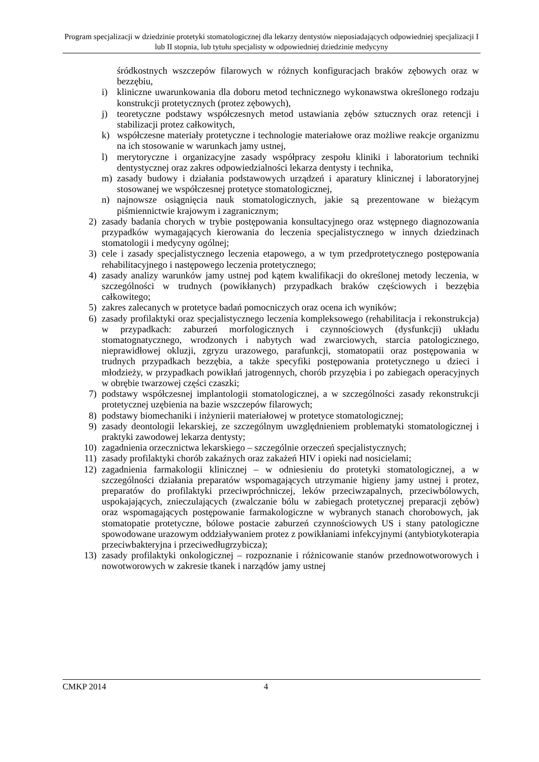Program specjalizacji w dziedzinie protetyki stomatologicznej dla lekarzy dentystów nieposiadających odpowiedniej specjalizacji I lub II stopnia, lub tytułu specjalisty w odpowiedniej dziedzinie medycyny
śródkostnych wszczepów filarowych w różnych konfiguracjach braków zębowych oraz w bezzębiu,
i) kliniczne uwarunkowania dla doboru metod technicznego wykonawstwa określonego rodzaju konstrukcji protetycznych (protez zębowych),
j) teoretyczne podstawy współczesnych metod ustawiania zębów sztucznych oraz retencji i stabilizacji protez całkowitych,
k) współczesne materiały protetyczne i technologie materiałowe oraz możliwe reakcje organizmu na ich stosowanie w warunkach jamy ustnej,
l) merytoryczne i organizacyjne zasady współpracy zespołu kliniki i laboratorium techniki dentystycznej oraz zakres odpowiedzialności lekarza dentysty i technika,
m) zasady budowy i działania podstawowych urządzeń i aparatury klinicznej i laboratoryjnej stosowanej we współczesnej protetyce stomatologicznej,
n) najnowsze osiągnięcia nauk stomatologicznych, jakie są prezentowane w bieżącym piśmiennictwie krajowym i zagranicznym;
2) zasady badania chorych w trybie postępowania konsultacyjnego oraz wstępnego diagnozowania przypadków wymagających kierowania do leczenia specjalistycznego w innych dziedzinach stomatologii i medycyny ogólnej;
3) cele i zasady specjalistycznego leczenia etapowego, a w tym przedprotetycznego postępowania rehabilitacyjnego i następowego leczenia protetycznego;
4) zasady analizy warunków jamy ustnej pod kątem kwalifikacji do określonej metody leczenia, w szczególności w trudnych (powikłanych) przypadkach braków częściowych i bezzębia całkowitego;
5) zakres zalecanych w protetyce badań pomocniczych oraz ocena ich wyników;
6) zasady profilaktyki oraz specjalistycznego leczenia kompleksowego (rehabilitacja i rekonstrukcja) w przypadkach: zaburzeń morfologicznych i czynnościowych (dysfunkcji) układu stomatognatycznego, wrodzonych i nabytych wad zwarciowych, starcia patologicznego, nieprawidłowej okluzji, zgryzu urazowego, parafunkcji, stomatopatii oraz postępowania w trudnych przypadkach bezzębia, a także specyfiki postępowania protetycznego u dzieci i młodzieży, w przypadkach powikłań jatrogennych, chorób przyzębia i po zabiegach operacyjnych w obrębie twarzowej części czaszki;
7) podstawy współczesnej implantologii stomatologicznej, a w szczególności zasady rekonstrukcji protetycznej uzębienia na bazie wszczepów filarowych;
8) podstawy biomechaniki i inżynierii materiałowej w protetyce stomatologicznej;
9) zasady deontologii lekarskiej, ze szczególnym uwzględnieniem problematyki stomatologicznej i praktyki zawodowej lekarza dentysty;
10) zagadnienia orzecznictwa lekarskiego – szczególnie orzeczeń specjalistycznych;
11) zasady profilaktyki chorób zakaźnych oraz zakażeń HIV i opieki nad nosicielami;
12) zagadnienia farmakologii klinicznej – w odniesieniu do protetyki stomatologicznej, a w szczególności działania preparatów wspomagających utrzymanie higieny jamy ustnej i protez, preparatów do profilaktyki przeciwpróchniczej, leków przeciwzapalnych, przeciwbólowych, uspokajających, znieczulających (zwalczanie bólu w zabiegach protetycznej preparacji zębów) oraz wspomagających postępowanie farmakologiczne w wybranych stanach chorobowych, jak stomatopatie protetyczne, bólowe postacie zaburzeń czynnościowych US i stany patologiczne spowodowane urazowym oddziaływaniem protez z powikłaniami infekcyjnymi (antybiotykoterapia przeciwbakteryjna i przeciwedługrzybicza);
13) zasady profilaktyki onkologicznej – rozpoznanie i różnicowanie stanów przednowotworowych i nowotworowych w zakresie tkanek i narządów jamy ustnej
CMKP 2014 4